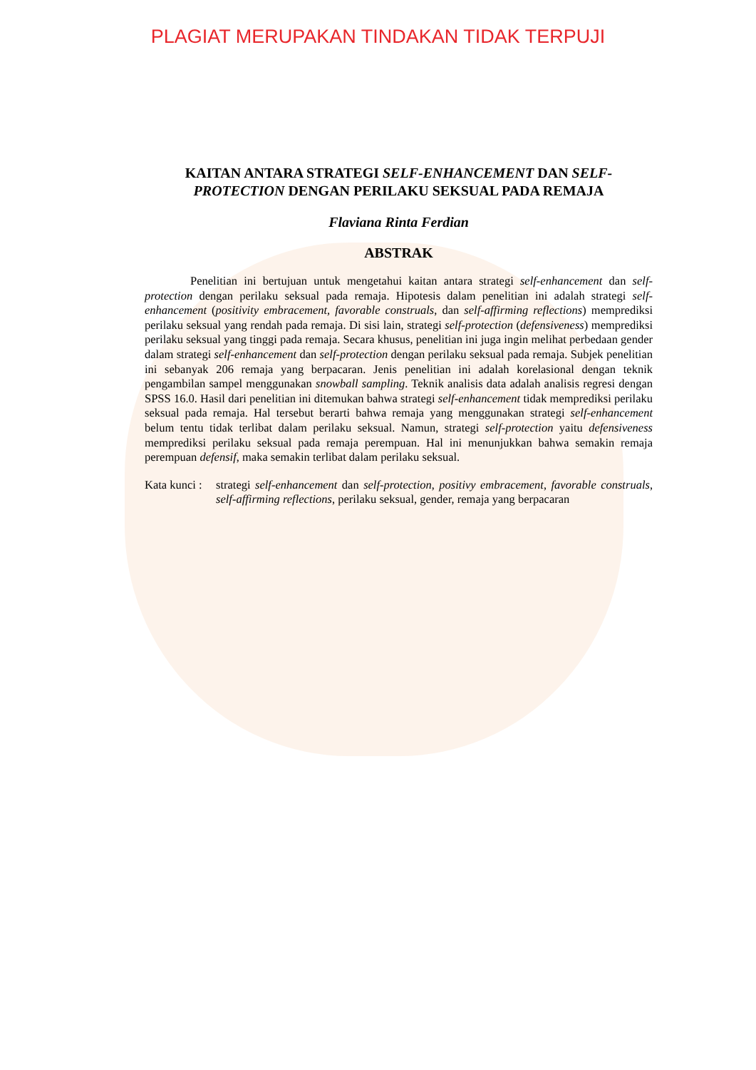PLAGIAT MERUPAKAN TINDAKAN TIDAK TERPUJI
KAITAN ANTARA STRATEGI SELF-ENHANCEMENT DAN SELF-PROTECTION DENGAN PERILAKU SEKSUAL PADA REMAJA
Flaviana Rinta Ferdian
ABSTRAK
Penelitian ini bertujuan untuk mengetahui kaitan antara strategi self-enhancement dan self-protection dengan perilaku seksual pada remaja. Hipotesis dalam penelitian ini adalah strategi self-enhancement (positivity embracement, favorable construals, dan self-affirming reflections) memprediksi perilaku seksual yang rendah pada remaja. Di sisi lain, strategi self-protection (defensiveness) memprediksi perilaku seksual yang tinggi pada remaja. Secara khusus, penelitian ini juga ingin melihat perbedaan gender dalam strategi self-enhancement dan self-protection dengan perilaku seksual pada remaja. Subjek penelitian ini sebanyak 206 remaja yang berpacaran. Jenis penelitian ini adalah korelasional dengan teknik pengambilan sampel menggunakan snowball sampling. Teknik analisis data adalah analisis regresi dengan SPSS 16.0. Hasil dari penelitian ini ditemukan bahwa strategi self-enhancement tidak memprediksi perilaku seksual pada remaja. Hal tersebut berarti bahwa remaja yang menggunakan strategi self-enhancement belum tentu tidak terlibat dalam perilaku seksual. Namun, strategi self-protection yaitu defensiveness memprediksi perilaku seksual pada remaja perempuan. Hal ini menunjukkan bahwa semakin remaja perempuan defensif, maka semakin terlibat dalam perilaku seksual.
Kata kunci :
strategi self-enhancement dan self-protection, positivy embracement, favorable construals, self-affirming reflections, perilaku seksual, gender, remaja yang berpacaran